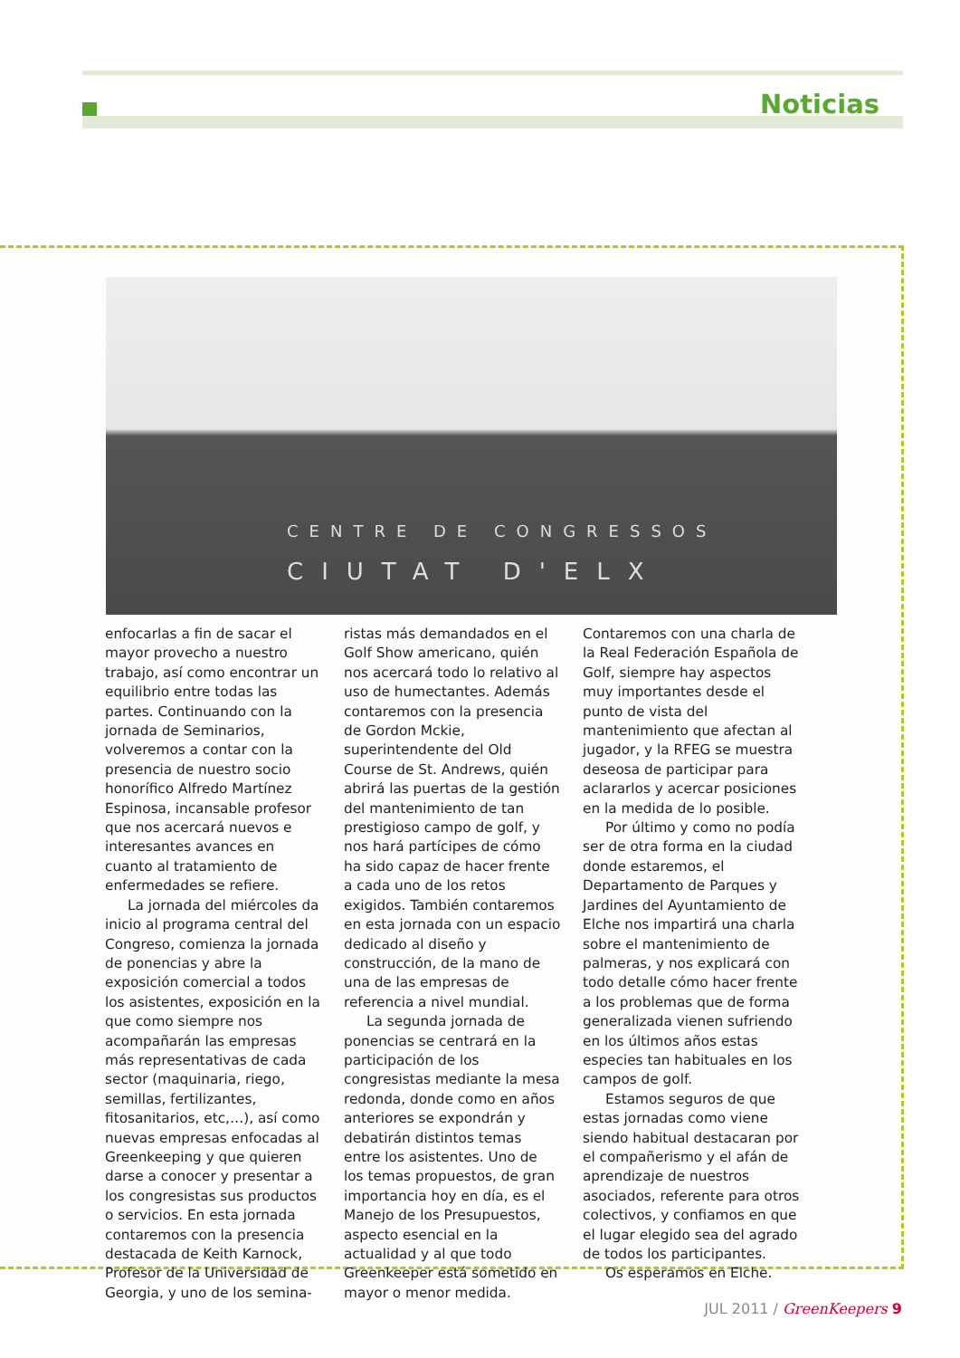Noticias
CENTRE DE CONGRESSOS
CIUTAT D'ELX
enfocarlas a fin de sacar el mayor provecho a nuestro trabajo, así como encontrar un equilibrio entre todas las partes. Continuando con la jornada de Seminarios, volveremos a contar con la presencia de nuestro socio honorífico Alfredo Martínez Espinosa, incansable profesor que nos acercará nuevos e interesantes avances en cuanto al tratamiento de enfermedades se refiere.
La jornada del miércoles da inicio al programa central del Congreso, comienza la jornada de ponencias y abre la exposición comercial a todos los asistentes, exposición en la que como siempre nos acompañarán las empresas más representativas de cada sector (maquinaria, riego, semillas, fertilizantes, fitosanitarios, etc,…), así como nuevas empresas enfocadas al Greenkeeping y que quieren darse a conocer y presentar a los congresistas sus productos o servicios. En esta jornada contaremos con la presencia destacada de Keith Karnock, Profesor de la Universidad de Georgia, y uno de los semina-
ristas más demandados en el Golf Show americano, quién nos acercará todo lo relativo al uso de humectantes. Además contaremos con la presencia de Gordon Mckie, superintendente del Old Course de St. Andrews, quién abrirá las puertas de la gestión del mantenimiento de tan prestigioso campo de golf, y nos hará partícipes de cómo ha sido capaz de hacer frente a cada uno de los retos exigidos. También contaremos en esta jornada con un espacio dedicado al diseño y construcción, de la mano de una de las empresas de referencia a nivel mundial.
La segunda jornada de ponencias se centrará en la participación de los congresistas mediante la mesa redonda, donde como en años anteriores se expondrán y debatirán distintos temas entre los asistentes. Uno de los temas propuestos, de gran importancia hoy en día, es el Manejo de los Presupuestos, aspecto esencial en la actualidad y al que todo Greenkeeper está sometido en mayor o menor medida.
Contaremos con una charla de la Real Federación Española de Golf, siempre hay aspectos muy importantes desde el punto de vista del mantenimiento que afectan al jugador, y la RFEG se muestra deseosa de participar para aclararlos y acercar posiciones en la medida de lo posible.
Por último y como no podía ser de otra forma en la ciudad donde estaremos, el Departamento de Parques y Jardines del Ayuntamiento de Elche nos impartirá una charla sobre el mantenimiento de palmeras, y nos explicará con todo detalle cómo hacer frente a los problemas que de forma generalizada vienen sufriendo en los últimos años estas especies tan habituales en los campos de golf.
Estamos seguros de que estas jornadas como viene siendo habitual destacaran por el compañerismo y el afán de aprendizaje de nuestros asociados, referente para otros colectivos, y confiamos en que el lugar elegido sea del agrado de todos los participantes.
Os esperamos en Elche.
JUL 2011 / GreenKeepers 9